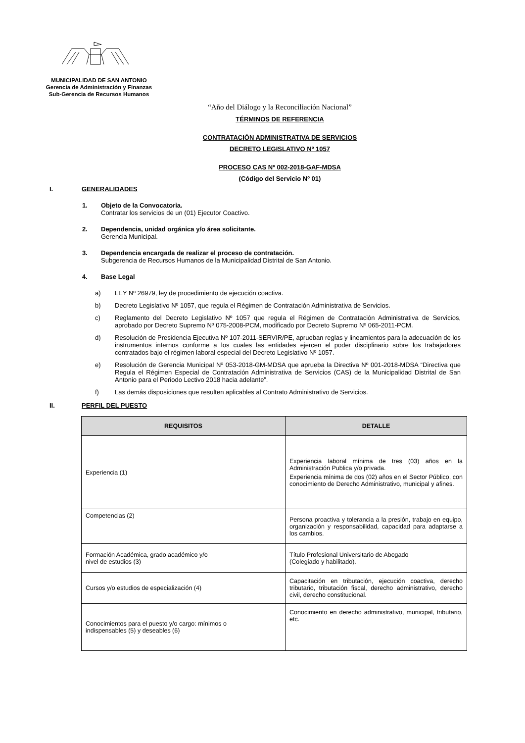MUNICIPALIDAD DE SAN ANTONIO
Gerencia de Administración y Finanzas
Sub-Gerencia de Recursos Humanos
“Año del Diálogo y la Reconciliación Nacional”
TÉRMINOS DE REFERENCIA
CONTRATACIÓN ADMINISTRATIVA DE SERVICIOS
DECRETO LEGISLATIVO Nº 1057
PROCESO CAS Nº 002-2018-GAF-MDSA
(Código del Servicio Nº 01)
I. GENERALIDADES
1. Objeto de la Convocatoria.
Contratar los servicios de un (01) Ejecutor Coactivo.
2. Dependencia, unidad orgánica y/o área solicitante.
Gerencia Municipal.
3. Dependencia encargada de realizar el proceso de contratación.
Subgerencia de Recursos Humanos de la Municipalidad Distrital de San Antonio.
4. Base Legal
a) LEY Nº 26979, ley de procedimiento de ejecución coactiva.
b) Decreto Legislativo Nº 1057, que regula el Régimen de Contratación Administrativa de Servicios.
c) Reglamento del Decreto Legislativo Nº 1057 que regula el Régimen de Contratación Administrativa de Servicios, aprobado por Decreto Supremo Nº 075-2008-PCM, modificado por Decreto Supremo Nº 065-2011-PCM.
d) Resolución de Presidencia Ejecutiva Nº 107-2011-SERVIR/PE, aprueban reglas y lineamientos para la adecuación de los instrumentos internos conforme a los cuales las entidades ejercen el poder disciplinario sobre los trabajadores contratados bajo el régimen laboral especial del Decreto Legislativo Nº 1057.
e) Resolución de Gerencia Municipal Nº 053-2018-GM-MDSA que aprueba la Directiva Nº 001-2018-MDSA “Directiva que Regula el Régimen Especial de Contratación Administrativa de Servicios (CAS) de la Municipalidad Distrital de San Antonio para el Periodo Lectivo 2018 hacia adelante”.
f) Las demás disposiciones que resulten aplicables al Contrato Administrativo de Servicios.
II. PERFIL DEL PUESTO
| REQUISITOS | DETALLE |
| --- | --- |
| Experiencia (1) | Experiencia laboral mínima de tres (03) años en la Administración Publica y/o privada. Experiencia mínima de dos (02) años en el Sector Público, con conocimiento de Derecho Administrativo, municipal y afines. |
| Competencias (2) | Persona proactiva y tolerancia a la presión, trabajo en equipo, organización y responsabilidad, capacidad para adaptarse a los cambios. |
| Formación Académica, grado académico y/o nivel de estudios (3) | Título Profesional Universitario de Abogado (Colegiado y habilitado). |
| Cursos y/o estudios de especialización (4) | Capacitación en tributación, ejecución coactiva, derecho tributario, tributación fiscal, derecho administrativo, derecho civil, derecho constitucional. |
| Conocimientos para el puesto y/o cargo: mínimos o indispensables (5) y deseables (6) | Conocimiento en derecho administrativo, municipal, tributario, etc. |